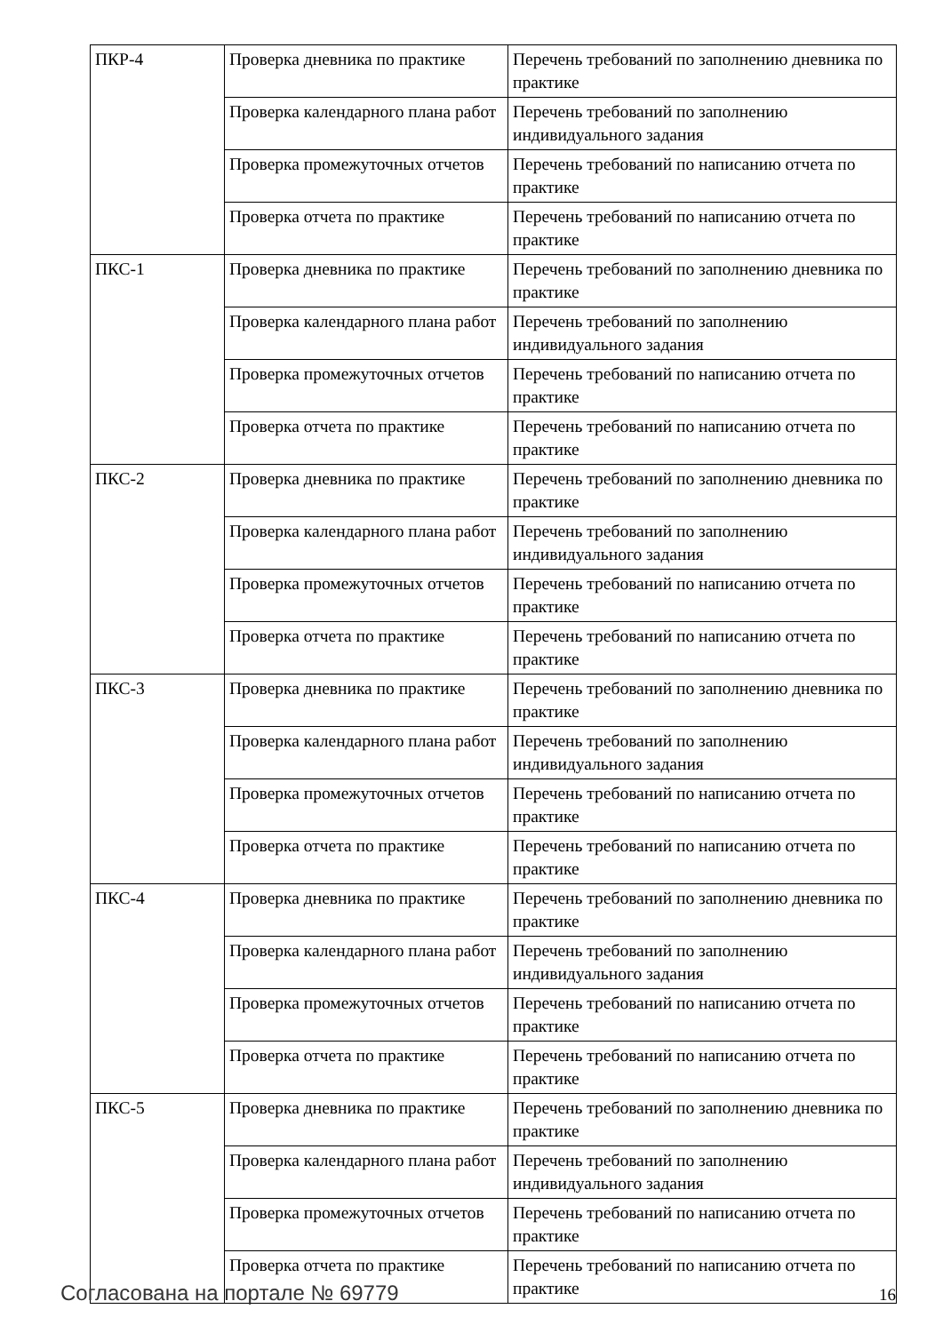| ПКР-4 | Проверка дневника по практике | Перечень требований по заполнению дневника по практике |
| | Проверка календарного плана работ | Перечень требований по заполнению индивидуального задания |
| | Проверка промежуточных отчетов | Перечень требований по написанию отчета по практике |
| | Проверка отчета по практике | Перечень требований по написанию отчета по практике |
| ПКС-1 | Проверка дневника по практике | Перечень требований по заполнению дневника по практике |
| | Проверка календарного плана работ | Перечень требований по заполнению индивидуального задания |
| | Проверка промежуточных отчетов | Перечень требований по написанию отчета по практике |
| | Проверка отчета по практике | Перечень требований по написанию отчета по практике |
| ПКС-2 | Проверка дневника по практике | Перечень требований по заполнению дневника по практике |
| | Проверка календарного плана работ | Перечень требований по заполнению индивидуального задания |
| | Проверка промежуточных отчетов | Перечень требований по написанию отчета по практике |
| | Проверка отчета по практике | Перечень требований по написанию отчета по практике |
| ПКС-3 | Проверка дневника по практике | Перечень требований по заполнению дневника по практике |
| | Проверка календарного плана работ | Перечень требований по заполнению индивидуального задания |
| | Проверка промежуточных отчетов | Перечень требований по написанию отчета по практике |
| | Проверка отчета по практике | Перечень требований по написанию отчета по практике |
| ПКС-4 | Проверка дневника по практике | Перечень требований по заполнению дневника по практике |
| | Проверка календарного плана работ | Перечень требований по заполнению индивидуального задания |
| | Проверка промежуточных отчетов | Перечень требований по написанию отчета по практике |
| | Проверка отчета по практике | Перечень требований по написанию отчета по практике |
| ПКС-5 | Проверка дневника по практике | Перечень требований по заполнению дневника по практике |
| | Проверка календарного плана работ | Перечень требований по заполнению индивидуального задания |
| | Проверка промежуточных отчетов | Перечень требований по написанию отчета по практике |
| | Проверка отчета по практике | Перечень требований по написанию отчета по практике |
Согласована на портале № 69779 16